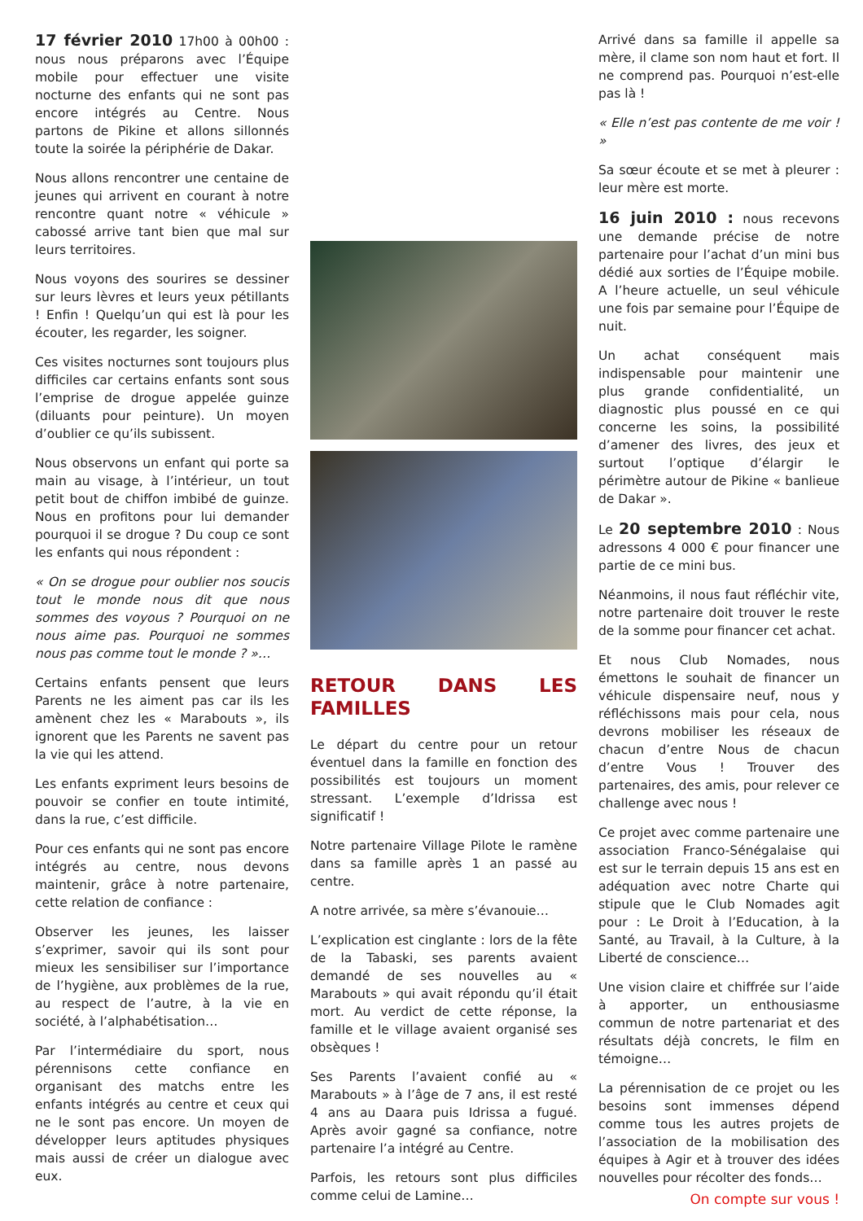17 février 2010 17h00 à 00h00 : nous nous préparons avec l’Équipe mobile pour effectuer une visite nocturne des enfants qui ne sont pas encore intégrés au Centre. Nous partons de Pikine et allons sillonnés toute la soirée la périphérie de Dakar.
Nous allons rencontrer une centaine de jeunes qui arrivent en courant à notre rencontre quant notre « véhicule » cabossé arrive tant bien que mal sur leurs territoires.
Nous voyons des sourires se dessiner sur leurs lèvres et leurs yeux pétillants ! Enfin ! Quelqu’un qui est là pour les écouter, les regarder, les soigner.
Ces visites nocturnes sont toujours plus difficiles car certains enfants sont sous l’emprise de drogue appelée guinze (diluants pour peinture). Un moyen d’oublier ce qu’ils subissent.
Nous observons un enfant qui porte sa main au visage, à l’intérieur, un tout petit bout de chiffon imbibé de guinze. Nous en profitons pour lui demander pourquoi il se drogue ? Du coup ce sont les enfants qui nous répondent :
« On se drogue pour oublier nos soucis tout le monde nous dit que nous sommes des voyous ? Pourquoi on ne nous aime pas. Pourquoi ne sommes nous pas comme tout le monde ? »…
Certains enfants pensent que leurs Parents ne les aiment pas car ils les amènent chez les « Marabouts », ils ignorent que les Parents ne savent pas la vie qui les attend.
Les enfants expriment leurs besoins de pouvoir se confier en toute intimité, dans la rue, c’est difficile.
Pour ces enfants qui ne sont pas encore intégrés au centre, nous devons maintenir, grâce à notre partenaire, cette relation de confiance :
Observer les jeunes, les laisser s’exprimer, savoir qui ils sont pour mieux les sensibiliser sur l’importance de l’hygiène, aux problèmes de la rue, au respect de l’autre, à la vie en société, à l’alphabétisation…
Par l’intermédiaire du sport, nous pérennisons cette confiance en organisant des matchs entre les enfants intégrés au centre et ceux qui ne le sont pas encore. Un moyen de développer leurs aptitudes physiques mais aussi de créer un dialogue avec eux.
RETOUR DANS LES FAMILLES
Le départ du centre pour un retour éventuel dans la famille en fonction des possibilités est toujours un moment stressant. L’exemple d’Idrissa est significatif !
Notre partenaire Village Pilote le ramène dans sa famille après 1 an passé au centre.
A notre arrivée, sa mère s’évanouie…
L’explication est cinglante : lors de la fête de la Tabaski, ses parents avaient demandé de ses nouvelles au « Marabouts » qui avait répondu qu’il était mort. Au verdict de cette réponse, la famille et le village avaient organisé ses obsèques !
Ses Parents l’avaient confié au « Marabouts » à l’âge de 7 ans, il est resté 4 ans au Daara puis Idrissa a fugué. Après avoir gagné sa confiance, notre partenaire l’a intégré au Centre.
Parfois, les retours sont plus difficiles comme celui de Lamine…
Arrivé dans sa famille il appelle sa mère, il clame son nom haut et fort. Il ne comprend pas. Pourquoi n’est-elle pas là !
« Elle n’est pas contente de me voir ! »
Sa sœur écoute et se met à pleurer : leur mère est morte.
16 juin 2010 : nous recevons une demande précise de notre partenaire pour l’achat d’un mini bus dédié aux sorties de l’Équipe mobile. A l’heure actuelle, un seul véhicule une fois par semaine pour l’Équipe de nuit.
Un achat conséquent mais indispensable pour maintenir une plus grande confidentialité, un diagnostic plus poussé en ce qui concerne les soins, la possibilité d’amener des livres, des jeux et surtout l’optique d’élargir le périmètre autour de Pikine « banlieue de Dakar ».
Le 20 septembre 2010 : Nous adressons 4 000 € pour financer une partie de ce mini bus.
Néanmoins, il nous faut réfléchir vite, notre partenaire doit trouver le reste de la somme pour financer cet achat.
Et nous Club Nomades, nous émettons le souhait de financer un véhicule dispensaire neuf, nous y réfléchissons mais pour cela, nous devrons mobiliser les réseaux de chacun d’entre Nous de chacun d’entre Vous ! Trouver des partenaires, des amis, pour relever ce challenge avec nous !
Ce projet avec comme partenaire une association Franco-Sénégalaise qui est sur le terrain depuis 15 ans est en adéquation avec notre Charte qui stipule que le Club Nomades agit pour : Le Droit à l’Education, à la Santé, au Travail, à la Culture, à la Liberté de conscience…
Une vision claire et chiffrée sur l’aide à apporter, un enthousiasme commun de notre partenariat et des résultats déjà concrets, le film en témoigne…
La pérennisation de ce projet ou les besoins sont immenses dépend comme tous les autres projets de l’association de la mobilisation des équipes à Agir et à trouver des idées nouvelles pour récolter des fonds…
On compte sur vous !